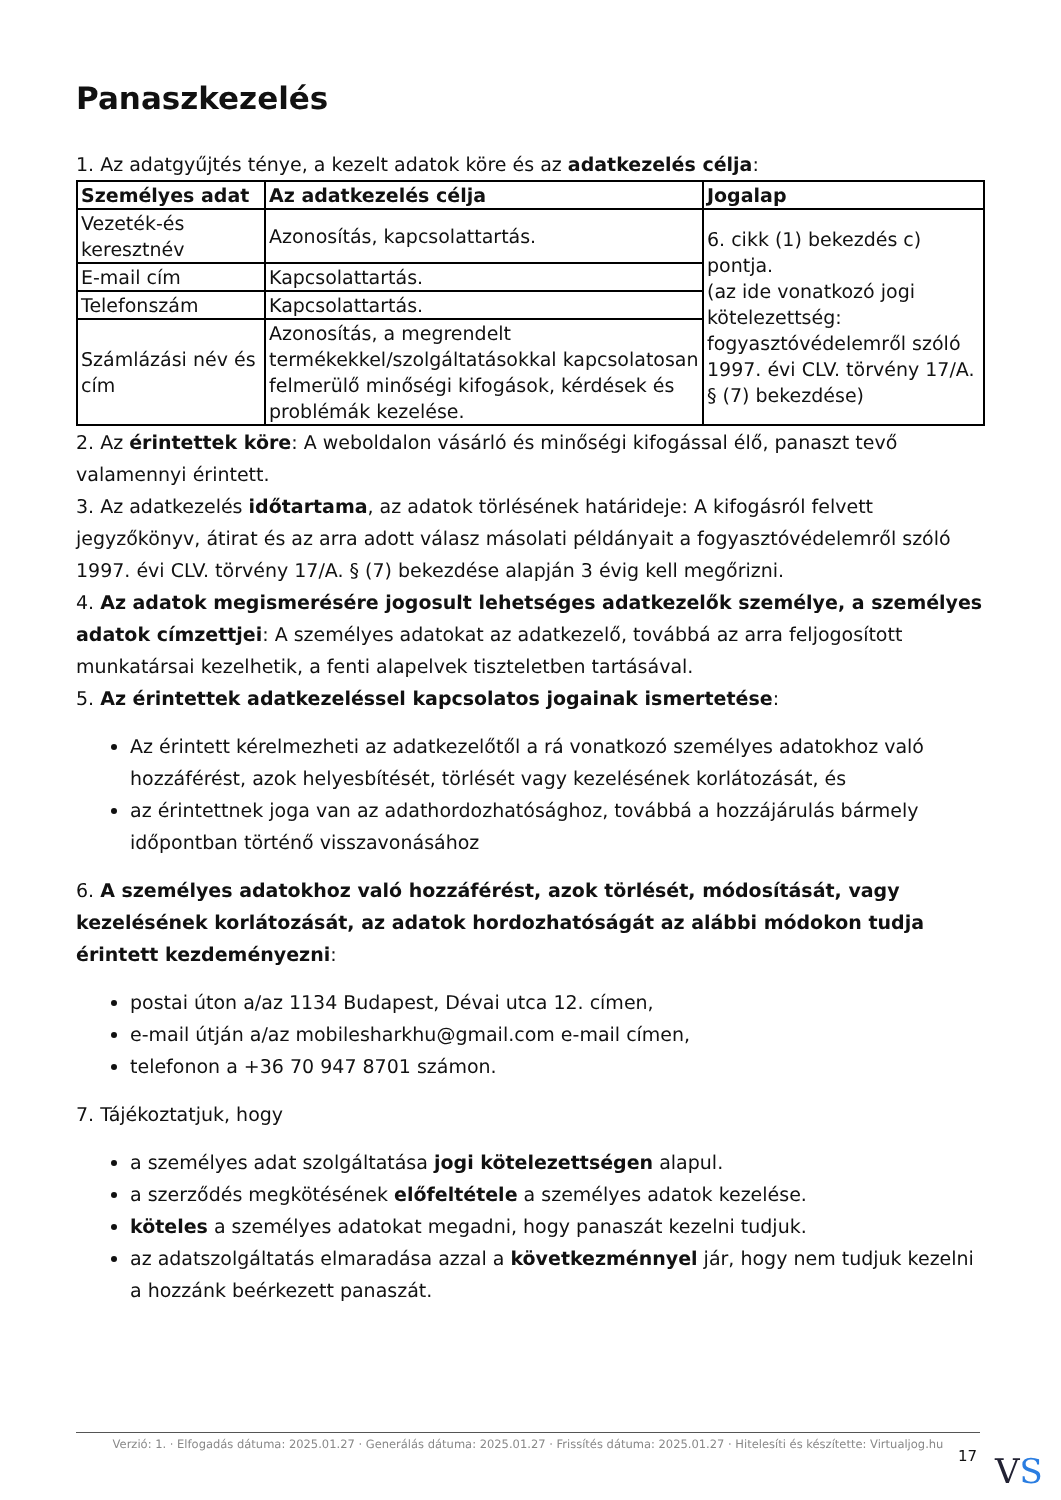Panaszkezelés
1. Az adatgyűjtés ténye, a kezelt adatok köre és az adatkezelés célja:
| Személyes adat | Az adatkezelés célja | Jogalap |
| --- | --- | --- |
| Vezeték-és keresztnév | Azonosítás, kapcsolattartás. | 6. cikk (1) bekezdés c) pontja. (az ide vonatkozó jogi kötelezettség: fogyasztóvédelemről szóló 1997. évi CLV. törvény 17/A. § (7) bekezdése) |
| E-mail cím | Kapcsolattartás. | |
| Telefonszám | Kapcsolattartás. | |
| Számlázási név és cím | Azonosítás, a megrendelt termékekkel/szolgáltatásokkal kapcsolatosan felmerülő minőségi kifogások, kérdések és problémák kezelése. | |
2. Az érintettek köre: A weboldalon vásárló és minőségi kifogással élő, panaszt tevő valamennyi érintett.
3. Az adatkezelés időtartama, az adatok törlésének határideje: A kifogásról felvett jegyzőkönyv, átirat és az arra adott válasz másolati példányait a fogyasztóvédelemről szóló 1997. évi CLV. törvény 17/A. § (7) bekezdése alapján 3 évig kell megőrizni.
4. Az adatok megismerésére jogosult lehetséges adatkezelők személye, a személyes adatok címzettjei: A személyes adatokat az adatkezelő, továbbá az arra feljogosított munkatársai kezelhetik, a fenti alapelvek tiszteletben tartásával.
5. Az érintettek adatkezeléssel kapcsolatos jogainak ismertetése:
Az érintett kérelmezheti az adatkezelőtől a rá vonatkozó személyes adatokhoz való hozzáférést, azok helyesbítését, törlését vagy kezelésének korlátozását, és
az érintettnek joga van az adathordozhatósághoz, továbbá a hozzájárulás bármely időpontban történő visszavonásához
6. A személyes adatokhoz való hozzáférést, azok törlését, módosítását, vagy kezelésének korlátozását, az adatok hordozhatóságát az alábbi módokon tudja érintett kezdeményezni:
postai úton a/az 1134 Budapest, Dévai utca 12. címen,
e-mail útján a/az mobilesharkhu@gmail.com e-mail címen,
telefonon a +36 70 947 8701 számon.
7. Tájékoztatjuk, hogy
a személyes adat szolgáltatása jogi kötelezettségen alapul.
a szerződés megkötésének előfeltétele a személyes adatok kezelése.
köteles a személyes adatokat megadni, hogy panaszát kezelni tudjuk.
az adatszolgáltatás elmaradása azzal a következménnyel jár, hogy nem tudjuk kezelni a hozzánk beérkezett panaszát.
Verzió: 1. · Elfogadás dátuma: 2025.01.27 · Generálás dátuma: 2025.01.27 · Frissítés dátuma: 2025.01.27 · Hitelesíti és készítette: Virtualjog.hu
17
VS